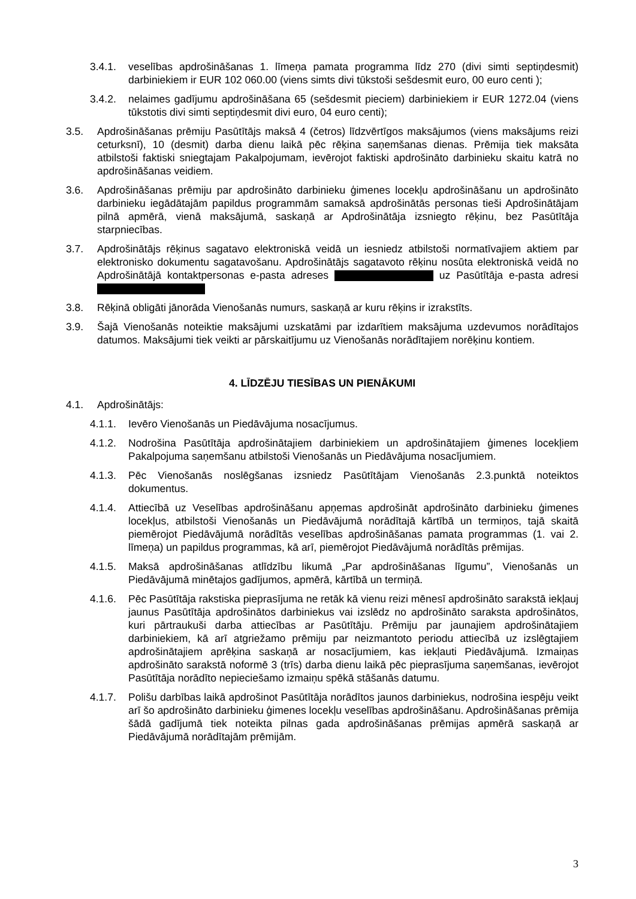3.4.1. veselības apdrošināšanas 1. līmeņa pamata programma līdz 270 (divi simti septiņdesmit) darbiniekiem ir EUR 102 060.00 (viens simts divi tūkstoši sešdesmit euro, 00 euro centi );
3.4.2. nelaimes gadījumu apdrošināšana 65 (sešdesmit pieciem) darbiniekiem ir EUR 1272.04 (viens tūkstotis divi simti septiņdesmit divi euro, 04 euro centi);
3.5. Apdrošināšanas prēmiju Pasūtītājs maksā 4 (četros) līdzvērtīgos maksājumos (viens maksājums reizi ceturksnī), 10 (desmit) darba dienu laikā pēc rēķina saņemšanas dienas. Prēmija tiek maksāta atbilstoši faktiski sniegtajam Pakalpojumam, ievērojot faktiski apdrošināto darbinieku skaitu katrā no apdrošināšanas veidiem.
3.6. Apdrošināšanas prēmiju par apdrošināto darbinieku ģimenes locekļu apdrošināšanu un apdrošināto darbinieku iegādātajām papildus programmām samaksā apdrošinātās personas tieši Apdrošinātājam pilnā apmērā, vienā maksājumā, saskaņā ar Apdrošinātāja izsniegto rēķinu, bez Pasūtītāja starpniecības.
3.7. Apdrošinātājs rēķinus sagatavo elektroniskā veidā un iesniedz atbilstoši normatīvajiem aktiem par elektronisko dokumentu sagatavošanu. Apdrošinātājs sagatavoto rēķinu nosūta elektroniskā veidā no Apdrošinātājā kontaktpersonas e-pasta adreses uz Pasūtītāja e-pasta adresi
3.8. Rēķinā obligāti jānorāda Vienošanās numurs, saskaņā ar kuru rēķins ir izrakstīts.
3.9. Šajā Vienošanās noteiktie maksājumi uzskatāmi par izdarītiem maksājuma uzdevumos norādītajos datumos. Maksājumi tiek veikti ar pārskaitījumu uz Vienošanās norādītajiem norēķinu kontiem.
4. LĪDZĒJU TIESĪBAS UN PIENĀKUMI
4.1. Apdrošinātājs:
4.1.1. Ievēro Vienošanās un Piedāvājuma nosacījumus.
4.1.2. Nodrošina Pasūtītāja apdrošinātajiem darbiniekiem un apdrošinātajiem ģimenes locekļiem Pakalpojuma saņemšanu atbilstoši Vienošanās un Piedāvājuma nosacījumiem.
4.1.3. Pēc Vienošanās noslēgšanas izsniedz Pasūtītājam Vienošanās 2.3.punktā noteiktos dokumentus.
4.1.4. Attiecībā uz Veselības apdrošināšanu apņemas apdrošināt apdrošināto darbinieku ģimenes locekļus, atbilstoši Vienošanās un Piedāvājumā norādītajā kārtībā un termiņos, tajā skaitā piemērojot Piedāvājumā norādītās veselības apdrošināšanas pamata programmas (1. vai 2. līmeņa) un papildus programmas, kā arī, piemērojot Piedāvājumā norādītās prēmijas.
4.1.5. Maksā apdrošināšanas atlīdzību likumā „Par apdrošināšanas līgumu”, Vienošanās un Piedāvājumā minētajos gadījumos, apmērā, kārtībā un termiņā.
4.1.6. Pēc Pasūtītāja rakstiska pieprasījuma ne retāk kā vienu reizi mēnesī apdrošināto sarakstā iekļauj jaunus Pasūtītāja apdrošinātos darbiniekus vai izslēdz no apdrošināto saraksta apdrošinātos, kuri pārtraukuši darba attiecības ar Pasūtītāju. Prēmiju par jaunajiem apdrošinātajiem darbiniekiem, kā arī atgriežamo prēmiju par neizmantoto periodu attiecībā uz izslēgtajiem apdrošinātajiem aprēķina saskaņā ar nosacījumiem, kas iekļauti Piedāvājumā. Izmaiņas apdrošināto sarakstā noformē 3 (trīs) darba dienu laikā pēc pieprasījuma saņemšanas, ievērojot Pasūtītāja norādīto nepieciešamo izmaiņu spēkā stāšanās datumu.
4.1.7. Polišu darbības laikā apdrošinot Pasūtītāja norādītos jaunos darbiniekus, nodrošina iespēju veikt arī šo apdrošināto darbinieku ģimenes locekļu veselības apdrošināšanu. Apdrošināšanas prēmija šādā gadījumā tiek noteikta pilnas gada apdrošināšanas prēmijas apmērā saskaņā ar Piedāvājumā norādītajām prēmijām.
3